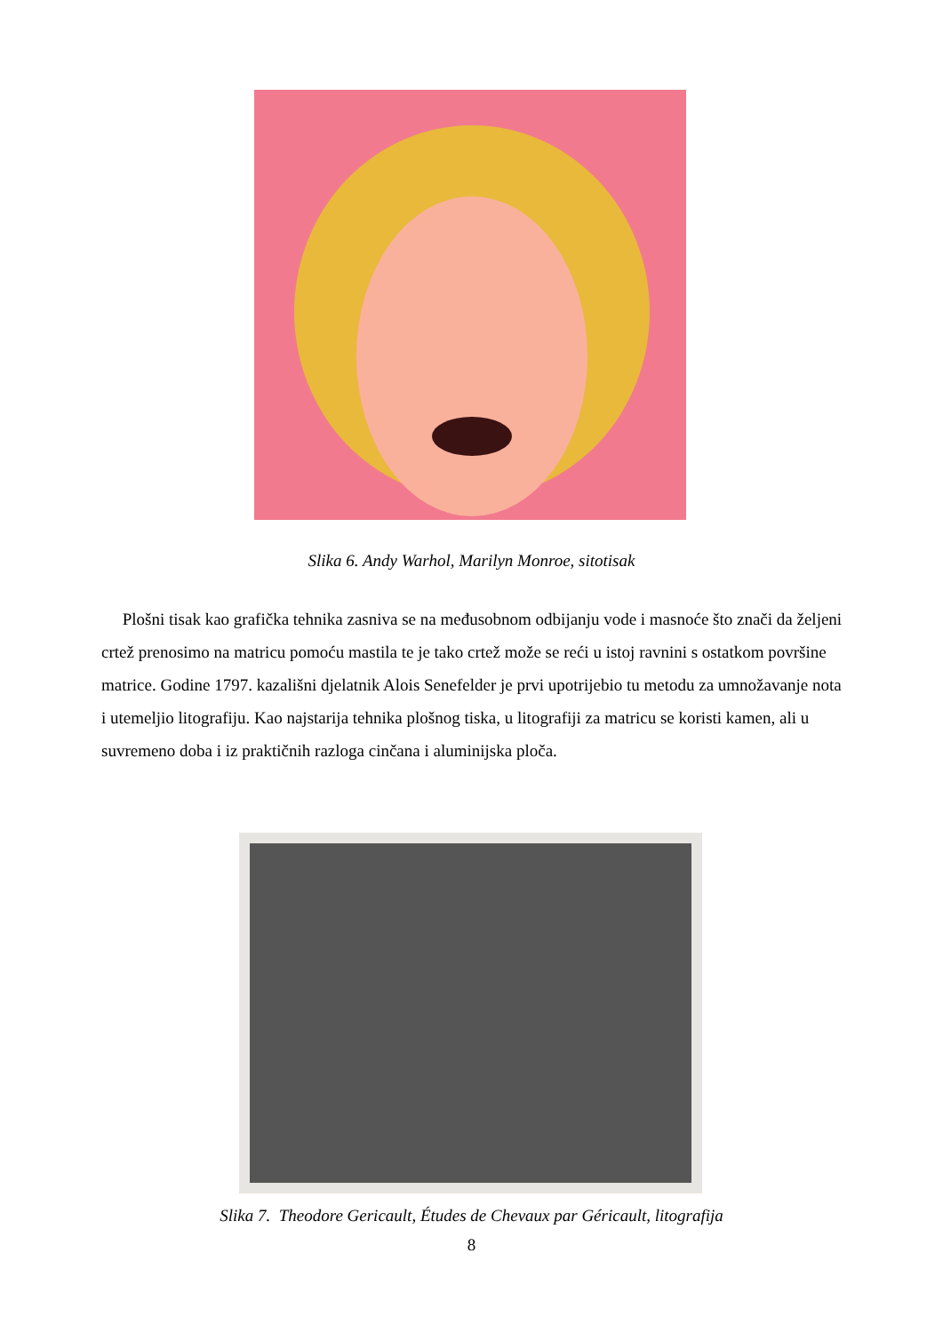Slika 6. Andy Warhol, Marilyn Monroe, sitotisak
Plošni tisak kao grafička tehnika zasniva se na međusobnom odbijanju vode i masnoće što znači da željeni crtež prenosimo na matricu pomoću mastila te je tako crtež može se reći u istoj ravnini s ostatkom površine matrice. Godine 1797. kazališni djelatnik Alois Senefelder je prvi upotrijebio tu metodu za umnožavanje nota i utemeljio litografiju. Kao najstarija tehnika plošnog tiska, u litografiji za matricu se koristi kamen, ali u suvremeno doba i iz praktičnih razloga cinčana i aluminijska ploča.
Slika 7. Theodore Gericault, Études de Chevaux par Géricault, litografija
8